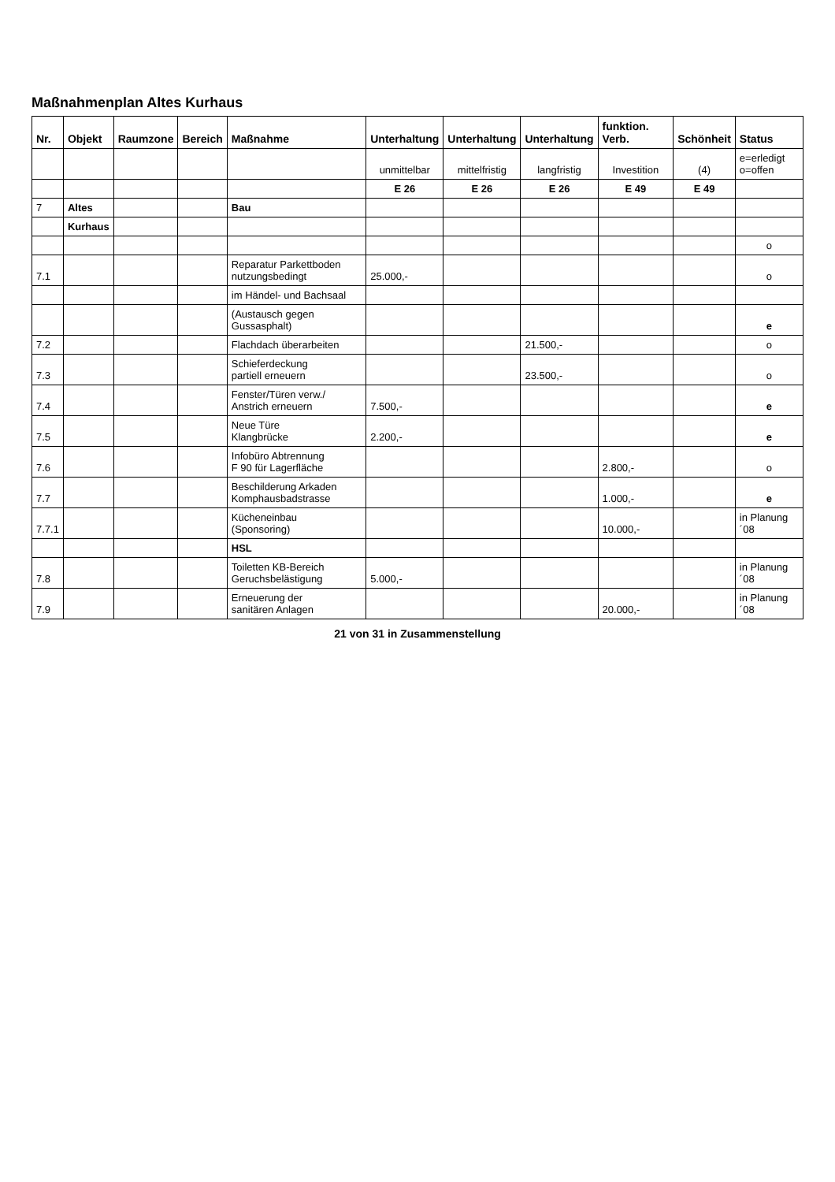Maßnahmenplan Altes Kurhaus
| Nr. | Objekt | Raumzone | Bereich | Maßnahme | Unterhaltung | Unterhaltung | Unterhaltung | funktion. Verb. | Schönheit | Status |
| --- | --- | --- | --- | --- | --- | --- | --- | --- | --- | --- |
| | | | | | unmittelbar | mittelfristig | langfristig | Investition | (4) | e=erledigt o=offen |
| | | | | | E 26 | E 26 | E 26 | E 49 | E 49 | |
| 7 | Altes | | | Bau | | | | | | |
| | Kurhaus | | | | | | | | | |
| | | | | | | | | | | o |
| 7.1 | | | | Reparatur Parkettboden nutzungsbedingt | 25.000,- | | | | | o |
| | | | | im Händel- und Bachsaal | | | | | | |
| | | | | (Austausch gegen Gussasphalt) | | | | | | e |
| 7.2 | | | | Flachdach überarbeiten | | | 21.500,- | | | o |
| 7.3 | | | | Schieferdeckung partiell erneuern | | | 23.500,- | | | o |
| 7.4 | | | | Fenster/Türen verw./ Anstrich erneuern | 7.500,- | | | | | e |
| 7.5 | | | | Neue Türe Klangbrücke | 2.200,- | | | | | e |
| 7.6 | | | | Infobüro Abtrennung F 90 für Lagerfläche | | | | 2.800,- | | o |
| 7.7 | | | | Beschilderung Arkaden Komphausbadstrasse | | | | 1.000,- | | e |
| 7.7.1 | | | | Kücheneinbau (Sponsoring) | | | | 10.000,- | | in Planung ´08 |
| | | | | HSL | | | | | | |
| 7.8 | | | | Toiletten KB-Bereich Geruchsbelästigung | 5.000,- | | | | | in Planung ´08 |
| 7.9 | | | | Erneuerung der sanitären Anlagen | | | | 20.000,- | | in Planung ´08 |
21 von 31 in Zusammenstellung